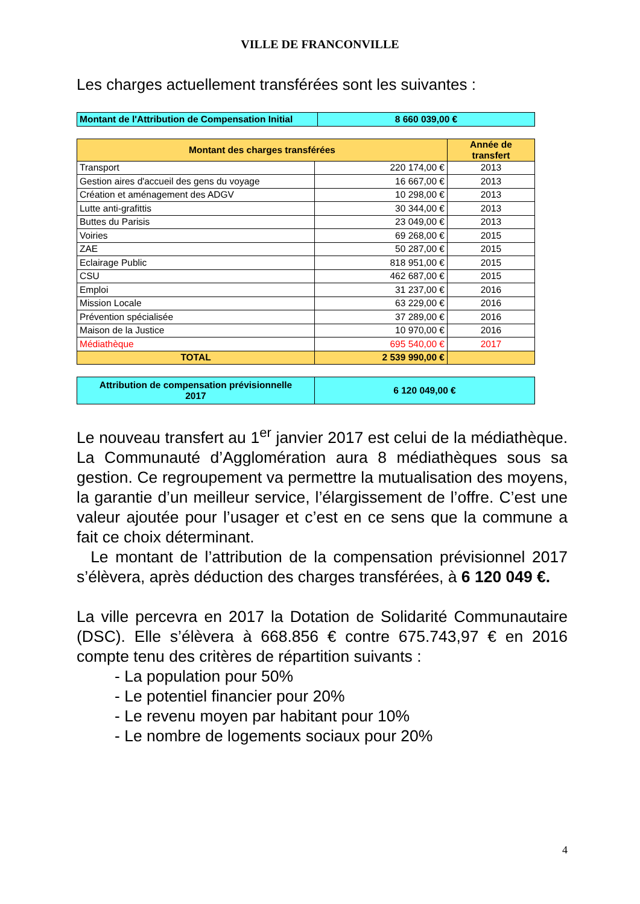VILLE DE FRANCONVILLE
Les charges actuellement transférées sont les suivantes :
| Montant de l'Attribution de Compensation Initial | 8 660 039,00 € |
| Montant des charges transférées | | Année de transfert |
| --- | --- | --- |
| Transport | 220 174,00 € | 2013 |
| Gestion aires d'accueil des gens du voyage | 16 667,00 € | 2013 |
| Création et aménagement des ADGV | 10 298,00 € | 2013 |
| Lutte anti-grafittis | 30 344,00 € | 2013 |
| Buttes du Parisis | 23 049,00 € | 2013 |
| Voiries | 69 268,00 € | 2015 |
| ZAE | 50 287,00 € | 2015 |
| Eclairage Public | 818 951,00 € | 2015 |
| CSU | 462 687,00 € | 2015 |
| Emploi | 31 237,00 € | 2016 |
| Mission Locale | 63 229,00 € | 2016 |
| Prévention spécialisée | 37 289,00 € | 2016 |
| Maison de la Justice | 10 970,00 € | 2016 |
| Médiathèque | 695 540,00 € | 2017 |
| TOTAL | 2 539 990,00 € | |
| Attribution de compensation prévisionnelle 2017 | 6 120 049,00 € |
Le nouveau transfert au 1<sup>er</sup> janvier 2017 est celui de la médiathèque. La Communauté d’Agglomération aura 8 médiathèques sous sa gestion. Ce regroupement va permettre la mutualisation des moyens, la garantie d’un meilleur service, l’élargissement de l’offre. C’est une valeur ajoutée pour l’usager et c’est en ce sens que la commune a fait ce choix déterminant.
Le montant de l’attribution de la compensation prévisionnel 2017 s’élèvera, après déduction des charges transférées, à 6 120 049 €.
La ville percevra en 2017 la Dotation de Solidarité Communautaire (DSC). Elle s’élèvera à 668.856 € contre 675.743,97 € en 2016 compte tenu des critères de répartition suivants :
- La population pour 50%
- Le potentiel financier pour 20%
- Le revenu moyen par habitant pour 10%
- Le nombre de logements sociaux pour 20%
4